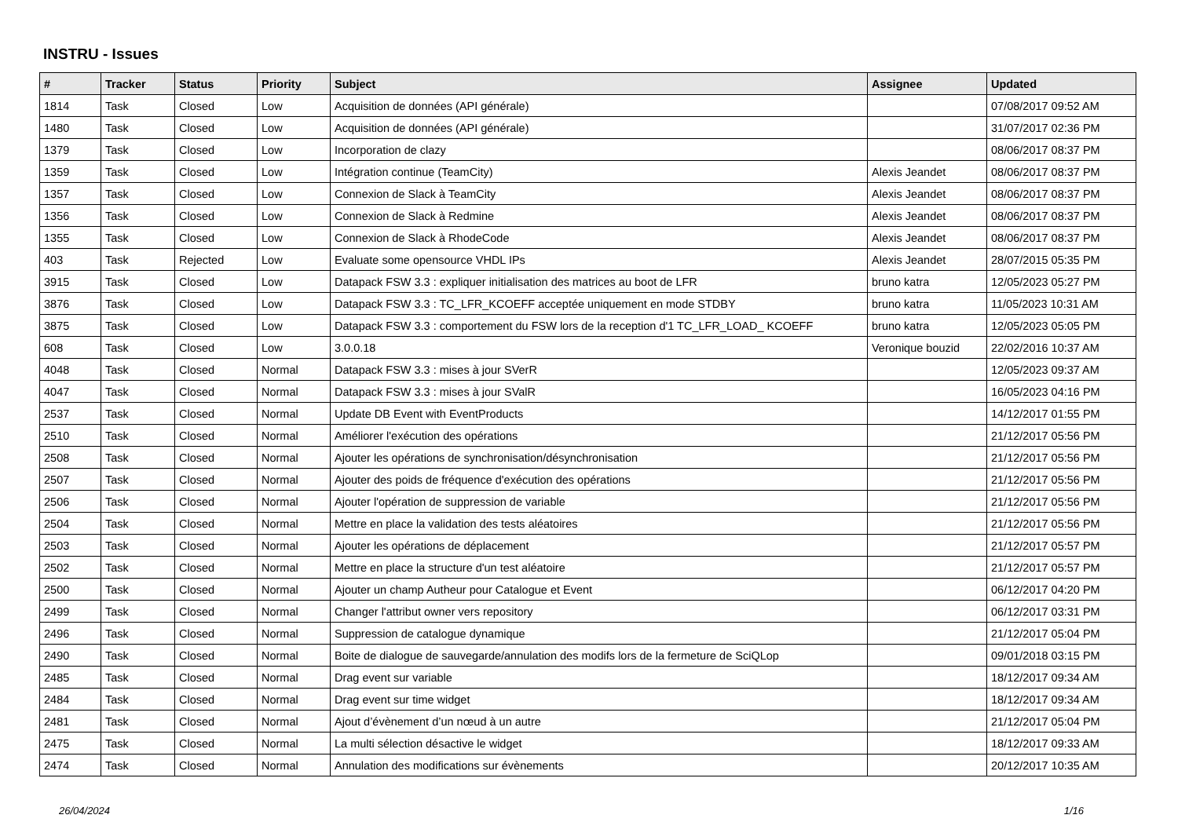INSTRU - Issues
| # | Tracker | Status | Priority | Subject | Assignee | Updated |
| --- | --- | --- | --- | --- | --- | --- |
| 1814 | Task | Closed | Low | Acquisition de données (API générale) | | 07/08/2017 09:52 AM |
| 1480 | Task | Closed | Low | Acquisition de données (API générale) | | 31/07/2017 02:36 PM |
| 1379 | Task | Closed | Low | Incorporation de clazy | | 08/06/2017 08:37 PM |
| 1359 | Task | Closed | Low | Intégration continue (TeamCity) | Alexis Jeandet | 08/06/2017 08:37 PM |
| 1357 | Task | Closed | Low | Connexion de Slack à TeamCity | Alexis Jeandet | 08/06/2017 08:37 PM |
| 1356 | Task | Closed | Low | Connexion de Slack à Redmine | Alexis Jeandet | 08/06/2017 08:37 PM |
| 1355 | Task | Closed | Low | Connexion de Slack à RhodeCode | Alexis Jeandet | 08/06/2017 08:37 PM |
| 403 | Task | Rejected | Low | Evaluate some opensource VHDL IPs | Alexis Jeandet | 28/07/2015 05:35 PM |
| 3915 | Task | Closed | Low | Datapack FSW 3.3 : expliquer initialisation des matrices au boot de LFR | bruno katra | 12/05/2023 05:27 PM |
| 3876 | Task | Closed | Low | Datapack FSW 3.3 : TC_LFR_KCOEFF acceptée uniquement en mode STDBY | bruno katra | 11/05/2023 10:31 AM |
| 3875 | Task | Closed | Low | Datapack FSW 3.3 : comportement du FSW lors de la reception d'1 TC_LFR_LOAD_ KCOEFF | bruno katra | 12/05/2023 05:05 PM |
| 608 | Task | Closed | Low | 3.0.0.18 | Veronique bouzid | 22/02/2016 10:37 AM |
| 4048 | Task | Closed | Normal | Datapack FSW 3.3 : mises à jour SVerR | | 12/05/2023 09:37 AM |
| 4047 | Task | Closed | Normal | Datapack FSW 3.3 : mises à jour SValR | | 16/05/2023 04:16 PM |
| 2537 | Task | Closed | Normal | Update DB Event with EventProducts | | 14/12/2017 01:55 PM |
| 2510 | Task | Closed | Normal | Améliorer l'exécution des opérations | | 21/12/2017 05:56 PM |
| 2508 | Task | Closed | Normal | Ajouter les opérations de synchronisation/désynchronisation | | 21/12/2017 05:56 PM |
| 2507 | Task | Closed | Normal | Ajouter des poids de fréquence d'exécution des opérations | | 21/12/2017 05:56 PM |
| 2506 | Task | Closed | Normal | Ajouter l'opération de suppression de variable | | 21/12/2017 05:56 PM |
| 2504 | Task | Closed | Normal | Mettre en place la validation des tests aléatoires | | 21/12/2017 05:56 PM |
| 2503 | Task | Closed | Normal | Ajouter les opérations de déplacement | | 21/12/2017 05:57 PM |
| 2502 | Task | Closed | Normal | Mettre en place la structure d'un test aléatoire | | 21/12/2017 05:57 PM |
| 2500 | Task | Closed | Normal | Ajouter un champ Autheur pour Catalogue et Event | | 06/12/2017 04:20 PM |
| 2499 | Task | Closed | Normal | Changer l'attribut owner vers repository | | 06/12/2017 03:31 PM |
| 2496 | Task | Closed | Normal | Suppression de catalogue dynamique | | 21/12/2017 05:04 PM |
| 2490 | Task | Closed | Normal | Boite de dialogue de sauvegarde/annulation des modifs lors de la fermeture de SciQLop | | 09/01/2018 03:15 PM |
| 2485 | Task | Closed | Normal | Drag event sur variable | | 18/12/2017 09:34 AM |
| 2484 | Task | Closed | Normal | Drag event sur time widget | | 18/12/2017 09:34 AM |
| 2481 | Task | Closed | Normal | Ajout d’évènement d’un nœud à un autre | | 21/12/2017 05:04 PM |
| 2475 | Task | Closed | Normal | La multi sélection désactive le widget | | 18/12/2017 09:33 AM |
| 2474 | Task | Closed | Normal | Annulation des modifications sur évènements | | 20/12/2017 10:35 AM |
26/04/2024 1/16